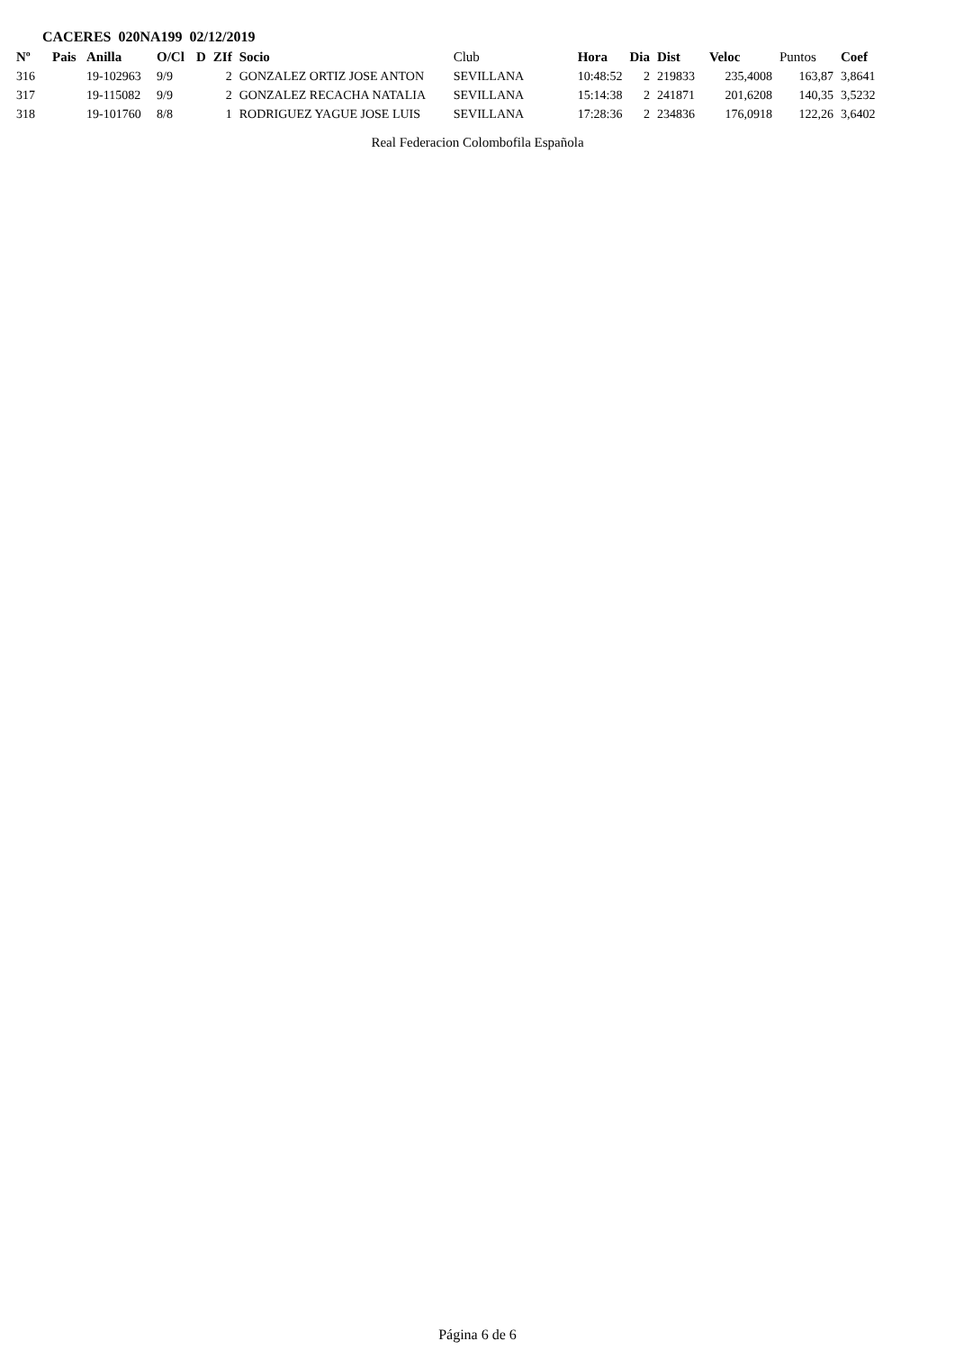CACERES 020NA199 02/12/2019
| Nº | Pais | Anilla | O/Cl | D | ZIf | Socio | Club | Hora | Dia | Dist | Veloc | Puntos | Coef |
| --- | --- | --- | --- | --- | --- | --- | --- | --- | --- | --- | --- | --- | --- |
| 316 | | 19-102963 | 9/9 | | 2 | GONZALEZ ORTIZ JOSE ANTON | SEVILLANA | 10:48:52 | 2 | 219833 | 235,4008 | 163,87 | 3,8641 |
| 317 | | 19-115082 | 9/9 | | 2 | GONZALEZ RECACHA NATALIA | SEVILLANA | 15:14:38 | 2 | 241871 | 201,6208 | 140,35 | 3,5232 |
| 318 | | 19-101760 | 8/8 | | 1 | RODRIGUEZ YAGUE JOSE LUIS | SEVILLANA | 17:28:36 | 2 | 234836 | 176,0918 | 122,26 | 3,6402 |
Real Federacion Colombofila Española
Página 6 de 6